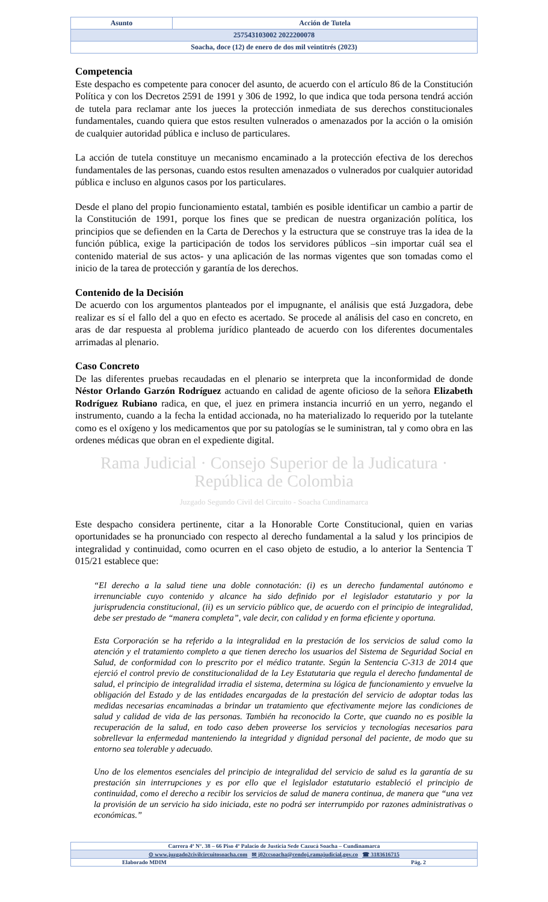| Asunto | Acción de Tutela |
| 257543103002 2022200078 | |
| Soacha, doce (12) de enero de dos mil veintitrés (2023) | |
Competencia
Este despacho es competente para conocer del asunto, de acuerdo con el artículo 86 de la Constitución Política y con los Decretos 2591 de 1991 y 306 de 1992, lo que indica que toda persona tendrá acción de tutela para reclamar ante los jueces la protección inmediata de sus derechos constitucionales fundamentales, cuando quiera que estos resulten vulnerados o amenazados por la acción o la omisión de cualquier autoridad pública e incluso de particulares.
La acción de tutela constituye un mecanismo encaminado a la protección efectiva de los derechos fundamentales de las personas, cuando estos resulten amenazados o vulnerados por cualquier autoridad pública e incluso en algunos casos por los particulares.
Desde el plano del propio funcionamiento estatal, también es posible identificar un cambio a partir de la Constitución de 1991, porque los fines que se predican de nuestra organización política, los principios que se defienden en la Carta de Derechos y la estructura que se construye tras la idea de la función pública, exige la participación de todos los servidores públicos –sin importar cuál sea el contenido material de sus actos- y una aplicación de las normas vigentes que son tomadas como el inicio de la tarea de protección y garantía de los derechos.
Contenido de la Decisión
De acuerdo con los argumentos planteados por el impugnante, el análisis que está Juzgadora, debe realizar es sí el fallo del a quo en efecto es acertado. Se procede al análisis del caso en concreto, en aras de dar respuesta al problema jurídico planteado de acuerdo con los diferentes documentales arrimadas al plenario.
Caso Concreto
De las diferentes pruebas recaudadas en el plenario se interpreta que la inconformidad de donde Néstor Orlando Garzón Rodríguez actuando en calidad de agente oficioso de la señora Elizabeth Rodríguez Rubiano radica, en que, el juez en primera instancia incurrió en un yerro, negando el instrumento, cuando a la fecha la entidad accionada, no ha materializado lo requerido por la tutelante como es el oxígeno y los medicamentos que por su patologías se le suministran, tal y como obra en las ordenes médicas que obran en el expediente digital.
Rama Judicial · Consejo Superior de la Judicatura · República de Colombia
Juzgado Segundo Civil del Circuito - Soacha Cundinamarca
Este despacho considera pertinente, citar a la Honorable Corte Constitucional, quien en varias oportunidades se ha pronunciado con respecto al derecho fundamental a la salud y los principios de integralidad y continuidad, como ocurren en el caso objeto de estudio, a lo anterior la Sentencia T 015/21 establece que:
“El derecho a la salud tiene una doble connotación: (i) es un derecho fundamental autónomo e irrenunciable cuyo contenido y alcance ha sido definido por el legislador estatutario y por la jurisprudencia constitucional, (ii) es un servicio público que, de acuerdo con el principio de integralidad, debe ser prestado de “manera completa”, vale decir, con calidad y en forma eficiente y oportuna.
Esta Corporación se ha referido a la integralidad en la prestación de los servicios de salud como la atención y el tratamiento completo a que tienen derecho los usuarios del Sistema de Seguridad Social en Salud, de conformidad con lo prescrito por el médico tratante. Según la Sentencia C-313 de 2014 que ejerció el control previo de constitucionalidad de la Ley Estatutaria que regula el derecho fundamental de salud, el principio de integralidad irradia el sistema, determina su lógica de funcionamiento y envuelve la obligación del Estado y de las entidades encargadas de la prestación del servicio de adoptar todas las medidas necesarias encaminadas a brindar un tratamiento que efectivamente mejore las condiciones de salud y calidad de vida de las personas. También ha reconocido la Corte, que cuando no es posible la recuperación de la salud, en todo caso deben proveerse los servicios y tecnologías necesarios para sobrellevar la enfermedad manteniendo la integridad y dignidad personal del paciente, de modo que su entorno sea tolerable y adecuado.
Uno de los elementos esenciales del principio de integralidad del servicio de salud es la garantía de su prestación sin interrupciones y es por ello que el legislador estatutario estableció el principio de continuidad, como el derecho a recibir los servicios de salud de manera continua, de manera que “una vez la provisión de un servicio ha sido iniciada, este no podrá ser interrumpido por razones administrativas o económicas.”
| Carrera 4ª N°. 38 – 66 Piso 4º Palacio de Justicia Sede Cazucá Soacha – Cundinamarca | |
| ⊙ www.juzgado2civilcircuitosoacha.com ✉ j02ccsoacha@cendoj.ramajudicial.gov.co ☎ 3183616715 | |
| Elaborado MDIM | Pág. 2 |